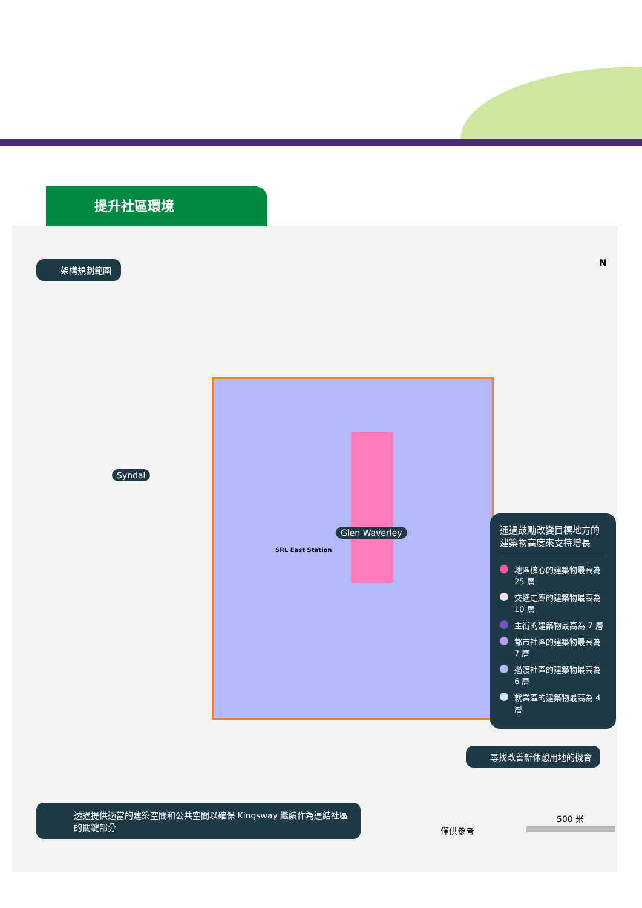提升社區環境
架構規劃範圍
Syndal
Glen Waverley
SRL East Station
N
通過鼓勵改變目標地方的建築物高度來支持增長
地區核心的建築物最高為 25 層
交通走廊的建築物最高為 10 層
主街的建築物最高為 7 層
都市社區的建築物最高為 7 層
過渡社區的建築物最高為 6 層
就業區的建築物最高為 4 層
尋找改善新休憩用地的機會
透過提供適當的建築空間和公共空間以確保 Kingsway 繼續作為連結社區的關鍵部分
僅供參考
500 米